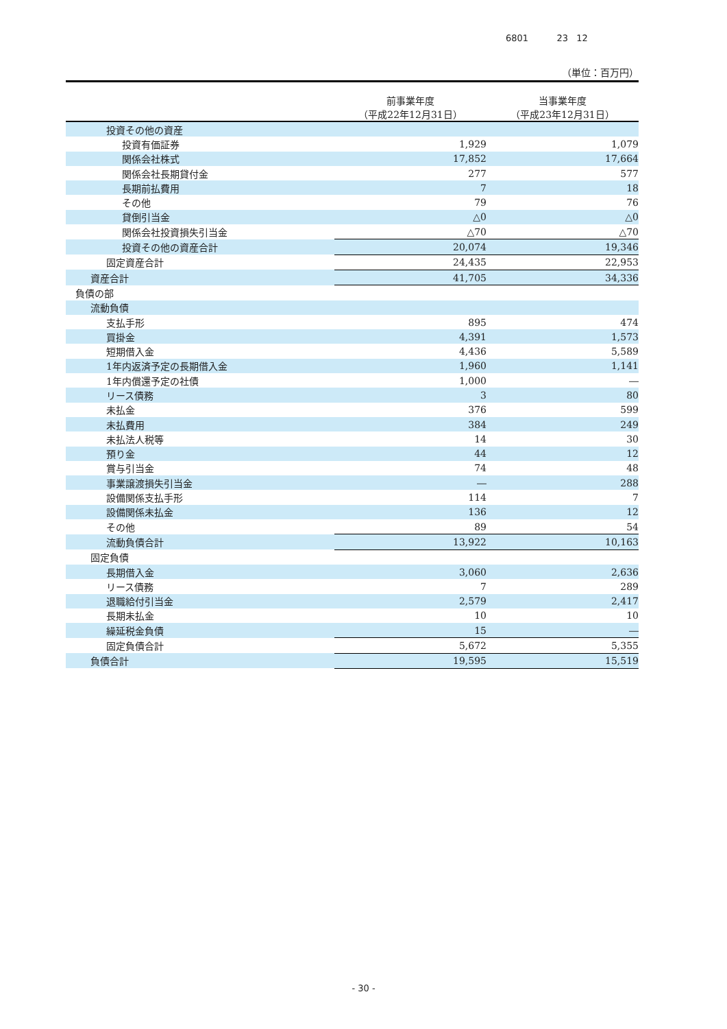6801 23 12
（単位：百万円）
| | 前事業年度 （平成22年12月31日） | 当事業年度 （平成23年12月31日） |
| --- | --- | --- |
| 投資その他の資産 | | |
| 投資有価証券 | 1,929 | 1,079 |
| 関係会社株式 | 17,852 | 17,664 |
| 関係会社長期貸付金 | 277 | 577 |
| 長期前払費用 | 7 | 18 |
| その他 | 79 | 76 |
| 貸倒引当金 | △0 | △0 |
| 関係会社投資損失引当金 | △70 | △70 |
| 投資その他の資産合計 | 20,074 | 19,346 |
| 固定資産合計 | 24,435 | 22,953 |
| 資産合計 | 41,705 | 34,336 |
| 負債の部 | | |
| 流動負債 | | |
| 支払手形 | 895 | 474 |
| 買掛金 | 4,391 | 1,573 |
| 短期借入金 | 4,436 | 5,589 |
| 1年内返済予定の長期借入金 | 1,960 | 1,141 |
| 1年内償還予定の社債 | 1,000 | ― |
| リース債務 | 3 | 80 |
| 未払金 | 376 | 599 |
| 未払費用 | 384 | 249 |
| 未払法人税等 | 14 | 30 |
| 預り金 | 44 | 12 |
| 賞与引当金 | 74 | 48 |
| 事業譲渡損失引当金 | ― | 288 |
| 設備関係支払手形 | 114 | 7 |
| 設備関係未払金 | 136 | 12 |
| その他 | 89 | 54 |
| 流動負債合計 | 13,922 | 10,163 |
| 固定負債 | | |
| 長期借入金 | 3,060 | 2,636 |
| リース債務 | 7 | 289 |
| 退職給付引当金 | 2,579 | 2,417 |
| 長期未払金 | 10 | 10 |
| 繰延税金負債 | 15 | ― |
| 固定負債合計 | 5,672 | 5,355 |
| 負債合計 | 19,595 | 15,519 |
- 30 -